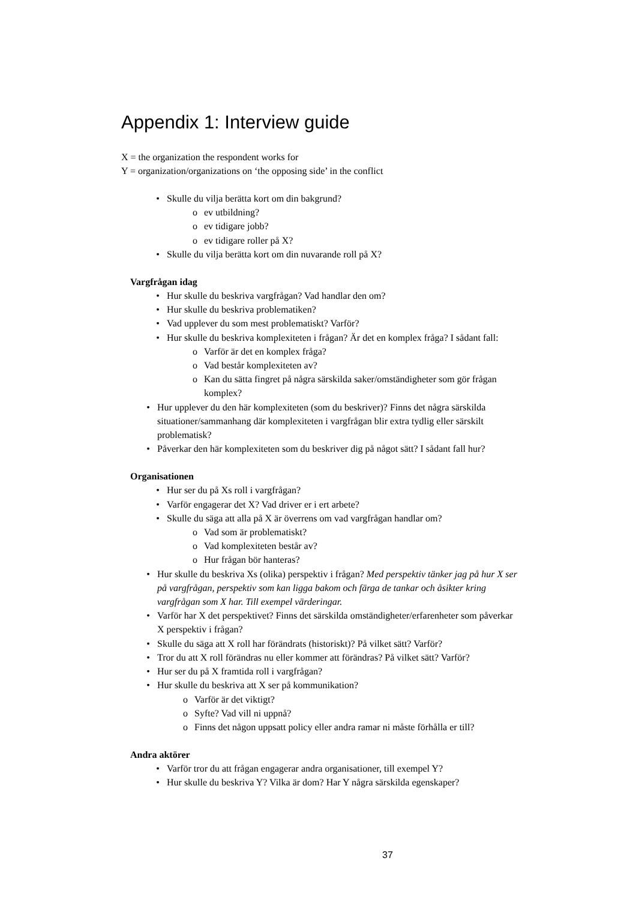Appendix 1: Interview guide
X = the organization the respondent works for
Y = organization/organizations on ‘the opposing side’ in the conflict
• Skulle du vilja berätta kort om din bakgrund?
o ev utbildning?
o ev tidigare jobb?
o ev tidigare roller på X?
• Skulle du vilja berätta kort om din nuvarande roll på X?
Vargfrågan idag
• Hur skulle du beskriva vargfrågan? Vad handlar den om?
• Hur skulle du beskriva problematiken?
• Vad upplever du som mest problematiskt? Varför?
• Hur skulle du beskriva komplexiteten i frågan? Är det en komplex fråga? I sådant fall:
o Varför är det en komplex fråga?
o Vad består komplexiteten av?
o Kan du sätta fingret på några särskilda saker/omständigheter som gör frågan komplex?
• Hur upplever du den här komplexiteten (som du beskriver)? Finns det några särskilda situationer/sammanhang där komplexiteten i vargfrågan blir extra tydlig eller särskilt problematisk?
• Påverkar den här komplexiteten som du beskriver dig på något sätt? I sådant fall hur?
Organisationen
• Hur ser du på Xs roll i vargfrågan?
• Varför engagerar det X? Vad driver er i ert arbete?
• Skulle du säga att alla på X är överrens om vad vargfrågan handlar om?
o Vad som är problematiskt?
o Vad komplexiteten består av?
o Hur frågan bör hanteras?
• Hur skulle du beskriva Xs (olika) perspektiv i frågan? Med perspektiv tänker jag på hur X ser på vargfrågan, perspektiv som kan ligga bakom och färga de tankar och åsikter kring vargfrågan som X har. Till exempel värderingar.
• Varför har X det perspektivet? Finns det särskilda omständigheter/erfarenheter som påverkar X perspektiv i frågan?
• Skulle du säga att X roll har förändrats (historiskt)? På vilket sätt? Varför?
• Tror du att X roll förändras nu eller kommer att förändras? På vilket sätt? Varför?
• Hur ser du på X framtida roll i vargfrågan?
• Hur skulle du beskriva att X ser på kommunikation?
o Varför är det viktigt?
o Syfte? Vad vill ni uppnå?
o Finns det någon uppsatt policy eller andra ramar ni måste förhålla er till?
Andra aktörer
• Varför tror du att frågan engagerar andra organisationer, till exempel Y?
• Hur skulle du beskriva Y? Vilka är dom? Har Y några särskilda egenskaper?
37